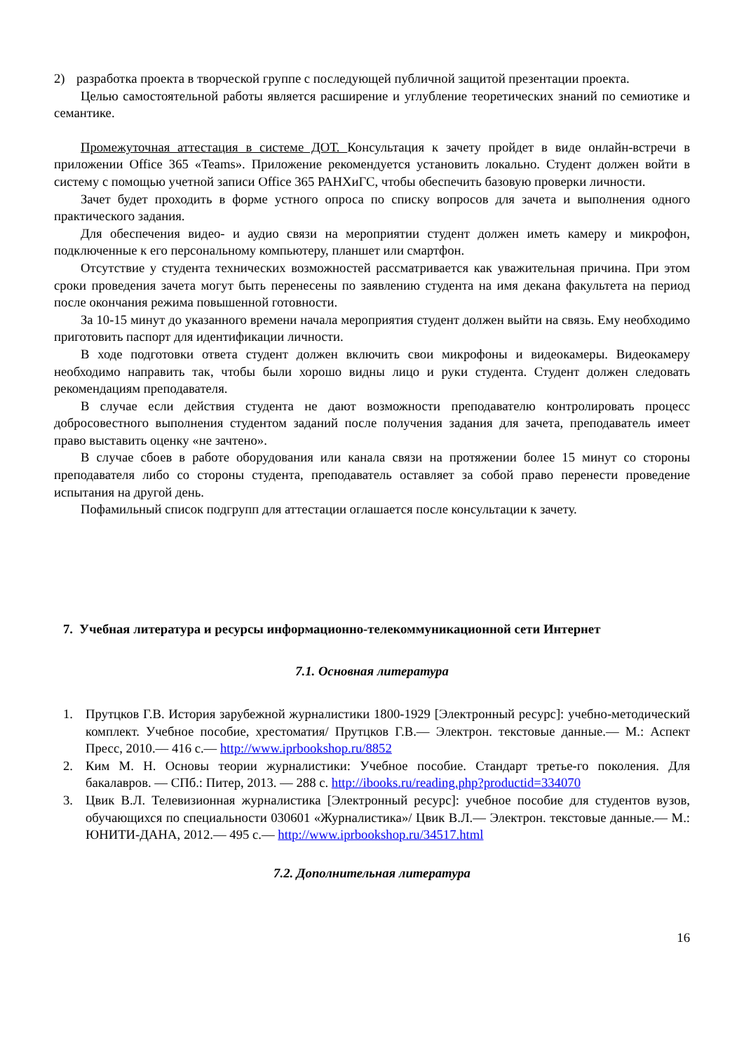2) разработка проекта в творческой группе с последующей публичной защитой презентации проекта.
Целью самостоятельной работы является расширение и углубление теоретических знаний по семиотике и семантике.
Промежуточная аттестация в системе ДОТ. Консультация к зачету пройдет в виде онлайн-встречи в приложении Office 365 «Teams». Приложение рекомендуется установить локально. Студент должен войти в систему с помощью учетной записи Office 365 РАНХиГС, чтобы обеспечить базовую проверки личности.
Зачет будет проходить в форме устного опроса по списку вопросов для зачета и выполнения одного практического задания.
Для обеспечения видео- и аудио связи на мероприятии студент должен иметь камеру и микрофон, подключенные к его персональному компьютеру, планшет или смартфон.
Отсутствие у студента технических возможностей рассматривается как уважительная причина. При этом сроки проведения зачета могут быть перенесены по заявлению студента на имя декана факультета на период после окончания режима повышенной готовности.
За 10-15 минут до указанного времени начала мероприятия студент должен выйти на связь. Ему необходимо приготовить паспорт для идентификации личности.
В ходе подготовки ответа студент должен включить свои микрофоны и видеокамеры. Видеокамеру необходимо направить так, чтобы были хорошо видны лицо и руки студента. Студент должен следовать рекомендациям преподавателя.
В случае если действия студента не дают возможности преподавателю контролировать процесс добросовестного выполнения студентом заданий после получения задания для зачета, преподаватель имеет право выставить оценку «не зачтено».
В случае сбоев в работе оборудования или канала связи на протяжении более 15 минут со стороны преподавателя либо со стороны студента, преподаватель оставляет за собой право перенести проведение испытания на другой день.
Пофамильный список подгрупп для аттестации оглашается после консультации к зачету.
7. Учебная литература и ресурсы информационно-телекоммуникационной сети Интернет
7.1. Основная литература
1. Прутцков Г.В. История зарубежной журналистики 1800-1929 [Электронный ресурс]: учебно-методический комплект. Учебное пособие, хрестоматия/ Прутцков Г.В.— Электрон. текстовые данные.— М.: Аспект Пресс, 2010.— 416 с.— http://www.iprbookshop.ru/8852
2. Ким М. Н. Основы теории журналистики: Учебное пособие. Стандарт третье-го поколения. Для бакалавров. — СПб.: Питер, 2013. — 288 с. http://ibooks.ru/reading.php?productid=334070
3. Цвик В.Л. Телевизионная журналистика [Электронный ресурс]: учебное пособие для студентов вузов, обучающихся по специальности 030601 «Журналистика»/ Цвик В.Л.— Электрон. текстовые данные.— М.: ЮНИТИ-ДАНА, 2012.— 495 с.— http://www.iprbookshop.ru/34517.html
7.2. Дополнительная литература
16